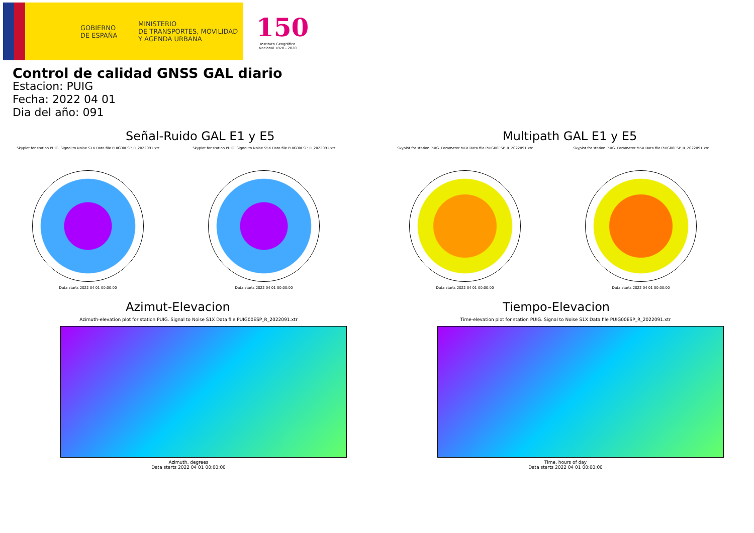GOBIERNO
DE ESPAÑA
MINISTERIO
DE TRANSPORTES, MOVILIDAD
Y AGENDA URBANA
150
Instituto Geográfico Nacional 1870 - 2020
Control de calidad GNSS GAL diario
Estacion: PUIG
Fecha: 2022 04 01
Dia del año: 091
Señal-Ruido GAL E1 y E5
Skyplot for station PUIG. Signal to Noise S1X Data file PUIG00ESP_R_2022091.xtr
Data starts 2022 04 01 00:00:00
Skyplot for station PUIG. Signal to Noise S5X Data file PUIG00ESP_R_2022091.xtr
Data starts 2022 04 01 00:00:00
Multipath GAL E1 y E5
Skyplot for station PUIG. Parameter M1X Data file PUIG00ESP_R_2022091.xtr
Data starts 2022 04 01 00:00:00
Skyplot for station PUIG. Parameter M5X Data file PUIG00ESP_R_2022091.xtr
Data starts 2022 04 01 00:00:00
Azimut-Elevacion
Azimuth-elevation plot for station PUIG. Signal to Noise S1X Data file PUIG00ESP_R_2022091.xtr
Azimuth, degrees
Data starts 2022 04 01 00:00:00
Tiempo-Elevacion
Time-elevation plot for station PUIG. Signal to Noise S1X Data file PUIG00ESP_R_2022091.xtr
Time, hours of day
Data starts 2022 04 01 00:00:00